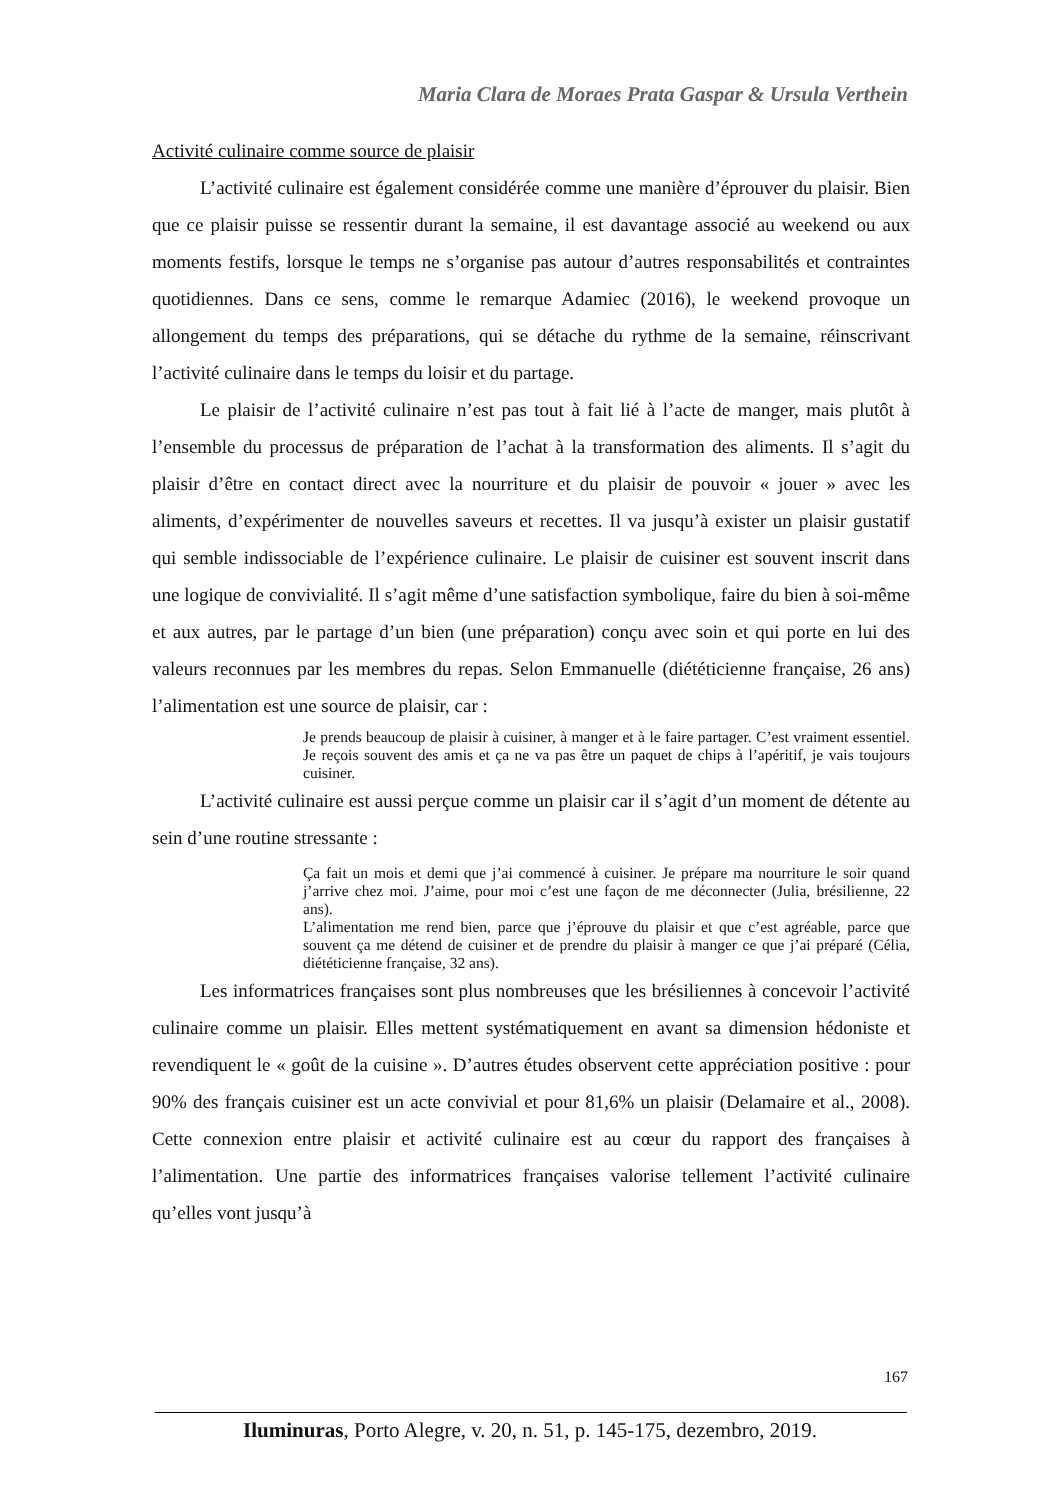Maria Clara de Moraes Prata Gaspar & Ursula Verthein
Activité culinaire comme source de plaisir
L’activité culinaire est également considérée comme une manière d’éprouver du plaisir. Bien que ce plaisir puisse se ressentir durant la semaine, il est davantage associé au weekend ou aux moments festifs, lorsque le temps ne s’organise pas autour d’autres responsabilités et contraintes quotidiennes. Dans ce sens, comme le remarque Adamiec (2016), le weekend provoque un allongement du temps des préparations, qui se détache du rythme de la semaine, réinscrivant l’activité culinaire dans le temps du loisir et du partage.
Le plaisir de l’activité culinaire n’est pas tout à fait lié à l’acte de manger, mais plutôt à l’ensemble du processus de préparation de l’achat à la transformation des aliments. Il s’agit du plaisir d’être en contact direct avec la nourriture et du plaisir de pouvoir « jouer » avec les aliments, d’expérimenter de nouvelles saveurs et recettes. Il va jusqu’à exister un plaisir gustatif qui semble indissociable de l’expérience culinaire. Le plaisir de cuisiner est souvent inscrit dans une logique de convivialité. Il s’agit même d’une satisfaction symbolique, faire du bien à soi-même et aux autres, par le partage d’un bien (une préparation) conçu avec soin et qui porte en lui des valeurs reconnues par les membres du repas. Selon Emmanuelle (diététicienne française, 26 ans) l’alimentation est une source de plaisir, car :
Je prends beaucoup de plaisir à cuisiner, à manger et à le faire partager. C’est vraiment essentiel. Je reçois souvent des amis et ça ne va pas être un paquet de chips à l’apéritif, je vais toujours cuisiner.
L’activité culinaire est aussi perçue comme un plaisir car il s’agit d’un moment de détente au sein d’une routine stressante :
Ça fait un mois et demi que j’ai commencé à cuisiner. Je prépare ma nourriture le soir quand j’arrive chez moi. J’aime, pour moi c’est une façon de me déconnecter (Julia, brésilienne, 22 ans).
L’alimentation me rend bien, parce que j’éprouve du plaisir et que c’est agréable, parce que souvent ça me détend de cuisiner et de prendre du plaisir à manger ce que j’ai préparé (Célia, diététicienne française, 32 ans).
Les informatrices françaises sont plus nombreuses que les brésiliennes à concevoir l’activité culinaire comme un plaisir. Elles mettent systématiquement en avant sa dimension hédoniste et revendiquent le « goût de la cuisine ». D’autres études observent cette appréciation positive : pour 90% des français cuisiner est un acte convivial et pour 81,6% un plaisir (Delamaire et al., 2008). Cette connexion entre plaisir et activité culinaire est au cœur du rapport des françaises à l’alimentation. Une partie des informatrices françaises valorise tellement l’activité culinaire qu’elles vont jusqu’à
167
Iluminuras, Porto Alegre, v. 20, n. 51, p. 145-175, dezembro, 2019.